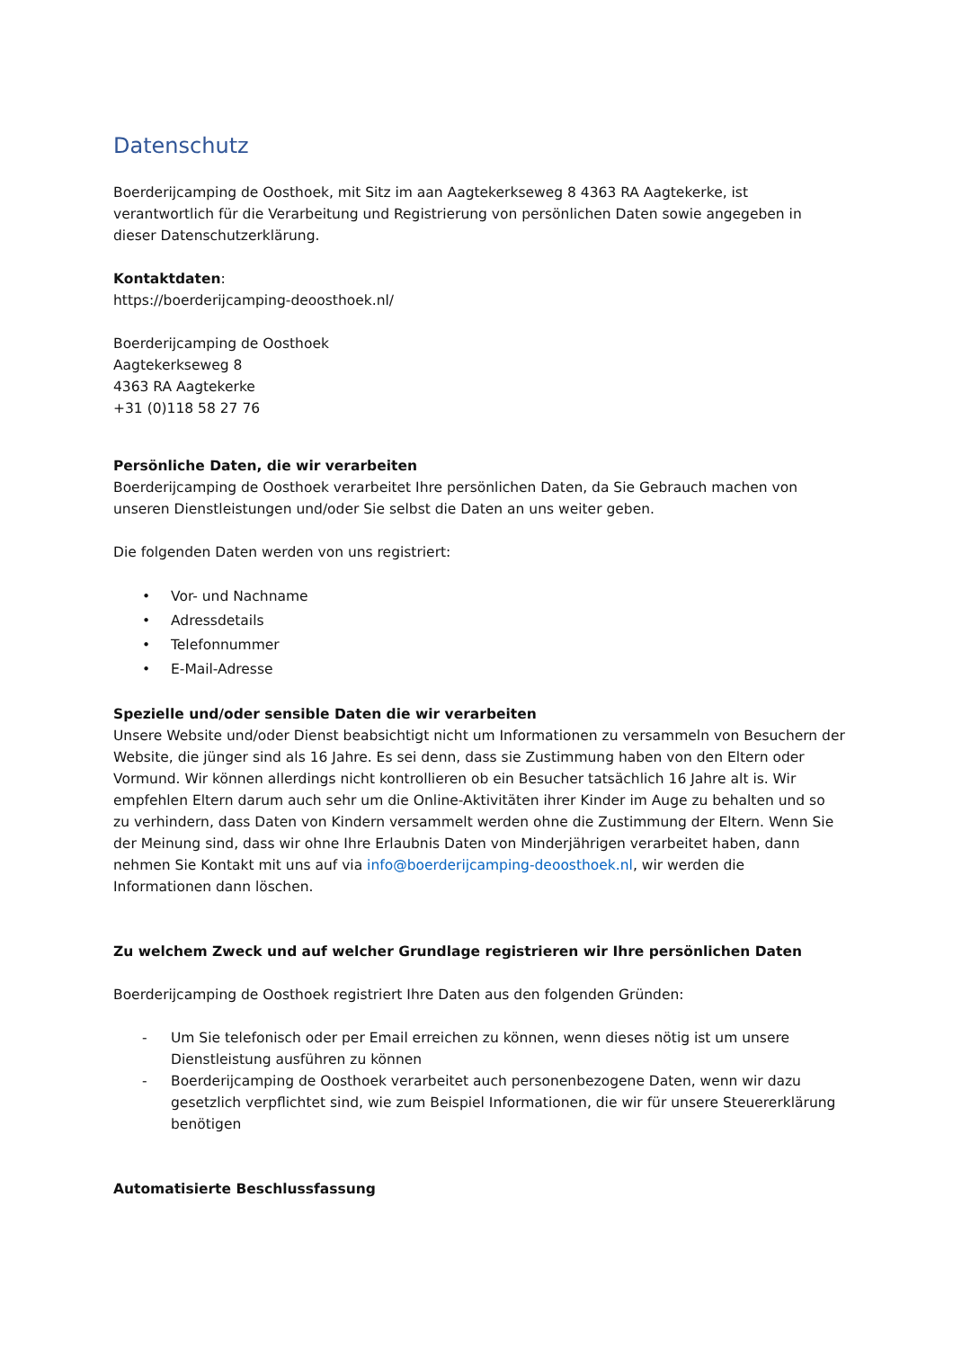Datenschutz
Boerderijcamping de Oosthoek, mit Sitz im aan Aagtekerkseweg 8 4363 RA Aagtekerke, ist verantwortlich für die Verarbeitung und Registrierung von persönlichen Daten sowie angegeben in dieser Datenschutzerklärung.
Kontaktdaten:
https://boerderijcamping-deoosthoek.nl/
Boerderijcamping de Oosthoek
Aagtekerkseweg 8
4363 RA Aagtekerke
+31 (0)118 58 27 76
Persönliche Daten, die wir verarbeiten
Boerderijcamping de Oosthoek verarbeitet Ihre persönlichen Daten, da Sie Gebrauch machen von unseren Dienstleistungen und/oder Sie selbst die Daten an uns weiter geben.
Die folgenden Daten werden von uns registriert:
• Vor- und Nachname
• Adressdetails
• Telefonnummer
• E-Mail-Adresse
Spezielle und/oder sensible Daten die wir verarbeiten
Unsere Website und/oder Dienst beabsichtigt nicht um Informationen zu versammeln von Besuchern der Website, die jünger sind als 16 Jahre. Es sei denn, dass sie Zustimmung haben von den Eltern oder Vormund. Wir können allerdings nicht kontrollieren ob ein Besucher tatsächlich 16 Jahre alt is. Wir empfehlen Eltern darum auch sehr um die Online-Aktivitäten ihrer Kinder im Auge zu behalten und so zu verhindern, dass Daten von Kindern versammelt werden ohne die Zustimmung der Eltern. Wenn Sie der Meinung sind, dass wir ohne Ihre Erlaubnis Daten von Minderjährigen verarbeitet haben, dann nehmen Sie Kontakt mit uns auf via info@boerderijcamping-deoosthoek.nl, wir werden die Informationen dann löschen.
Zu welchem Zweck und auf welcher Grundlage registrieren wir Ihre persönlichen Daten
Boerderijcamping de Oosthoek registriert Ihre Daten aus den folgenden Gründen:
- Um Sie telefonisch oder per Email erreichen zu können, wenn dieses nötig ist um unsere Dienstleistung ausführen zu können
- Boerderijcamping de Oosthoek verarbeitet auch personenbezogene Daten, wenn wir dazu gesetzlich verpflichtet sind, wie zum Beispiel Informationen, die wir für unsere Steuererklärung benötigen
Automatisierte Beschlussfassung